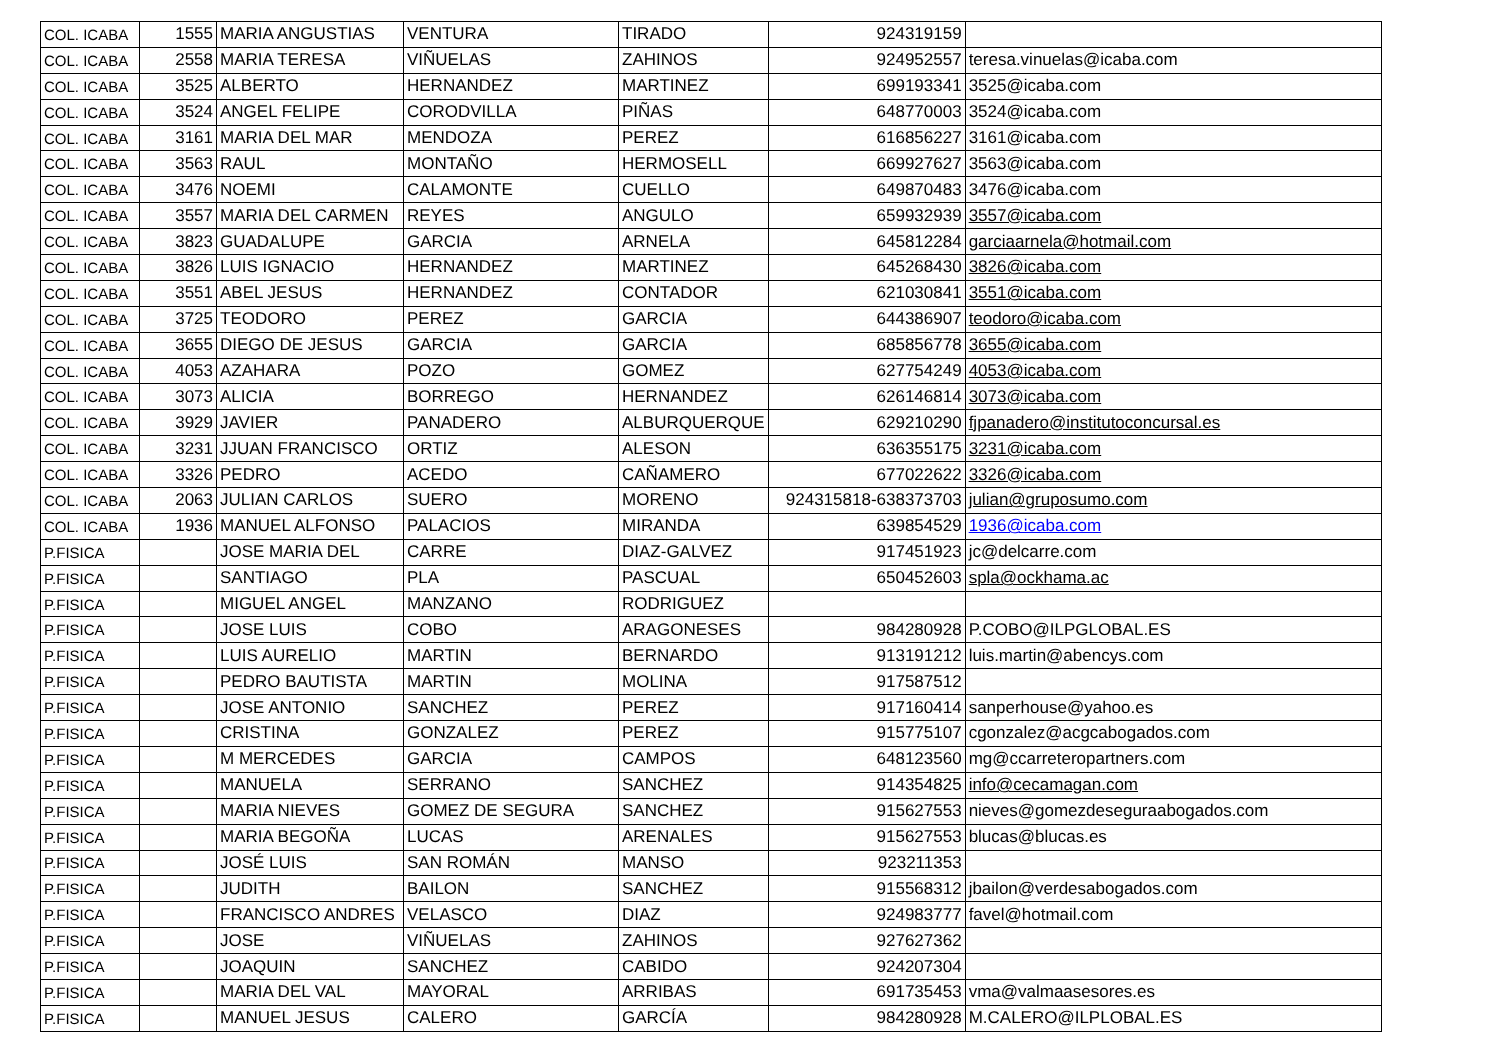| COL. ICABA | 1555 | MARIA ANGUSTIAS | VENTURA | TIRADO | 924319159 | |
| COL. ICABA | 2558 | MARIA TERESA | VIÑUELAS | ZAHINOS | 924952557 | teresa.vinuelas@icaba.com |
| COL. ICABA | 3525 | ALBERTO | HERNANDEZ | MARTINEZ | 699193341 | 3525@icaba.com |
| COL. ICABA | 3524 | ANGEL FELIPE | CORODVILLA | PIÑAS | 648770003 | 3524@icaba.com |
| COL. ICABA | 3161 | MARIA DEL MAR | MENDOZA | PEREZ | 616856227 | 3161@icaba.com |
| COL. ICABA | 3563 | RAUL | MONTAÑO | HERMOSELL | 669927627 | 3563@icaba.com |
| COL. ICABA | 3476 | NOEMI | CALAMONTE | CUELLO | 649870483 | 3476@icaba.com |
| COL. ICABA | 3557 | MARIA DEL CARMEN | REYES | ANGULO | 659932939 | 3557@icaba.com |
| COL. ICABA | 3823 | GUADALUPE | GARCIA | ARNELA | 645812284 | garciaarnela@hotmail.com |
| COL. ICABA | 3826 | LUIS IGNACIO | HERNANDEZ | MARTINEZ | 645268430 | 3826@icaba.com |
| COL. ICABA | 3551 | ABEL JESUS | HERNANDEZ | CONTADOR | 621030841 | 3551@icaba.com |
| COL. ICABA | 3725 | TEODORO | PEREZ | GARCIA | 644386907 | teodoro@icaba.com |
| COL. ICABA | 3655 | DIEGO DE JESUS | GARCIA | GARCIA | 685856778 | 3655@icaba.com |
| COL. ICABA | 4053 | AZAHARA | POZO | GOMEZ | 627754249 | 4053@icaba.com |
| COL. ICABA | 3073 | ALICIA | BORREGO | HERNANDEZ | 626146814 | 3073@icaba.com |
| COL. ICABA | 3929 | JAVIER | PANADERO | ALBURQUERQUE | 629210290 | fjpanadero@institutoconcursal.es |
| COL. ICABA | 3231 | JJUAN FRANCISCO | ORTIZ | ALESON | 636355175 | 3231@icaba.com |
| COL. ICABA | 3326 | PEDRO | ACEDO | CAÑAMERO | 677022622 | 3326@icaba.com |
| COL. ICABA | 2063 | JULIAN CARLOS | SUERO | MORENO | 924315818-638373703 | julian@gruposumo.com |
| COL. ICABA | 1936 | MANUEL ALFONSO | PALACIOS | MIRANDA | 639854529 | 1936@icaba.com |
| P.FISICA | | JOSE MARIA DEL | CARRE | DIAZ-GALVEZ | 917451923 | jc@delcarre.com |
| P.FISICA | | SANTIAGO | PLA | PASCUAL | 650452603 | spla@ockhama.ac |
| P.FISICA | | MIGUEL ANGEL | MANZANO | RODRIGUEZ | | |
| P.FISICA | | JOSE LUIS | COBO | ARAGONESES | 984280928 | P.COBO@ILPGLOBAL.ES |
| P.FISICA | | LUIS AURELIO | MARTIN | BERNARDO | 913191212 | luis.martin@abencys.com |
| P.FISICA | | PEDRO BAUTISTA | MARTIN | MOLINA | 917587512 | |
| P.FISICA | | JOSE ANTONIO | SANCHEZ | PEREZ | 917160414 | sanperhouse@yahoo.es |
| P.FISICA | | CRISTINA | GONZALEZ | PEREZ | 915775107 | cgonzalez@acgcabogados.com |
| P.FISICA | | M MERCEDES | GARCIA | CAMPOS | 648123560 | mg@ccarreteropartners.com |
| P.FISICA | | MANUELA | SERRANO | SANCHEZ | 914354825 | info@cecamagan.com |
| P.FISICA | | MARIA NIEVES | GOMEZ DE SEGURA | SANCHEZ | 915627553 | nieves@gomezdeseguraabogados.com |
| P.FISICA | | MARIA BEGOÑA | LUCAS | ARENALES | 915627553 | blucas@blucas.es |
| P.FISICA | | JOSÉ LUIS | SAN ROMÁN | MANSO | 923211353 | |
| P.FISICA | | JUDITH | BAILON | SANCHEZ | 915568312 | jbailon@verdesabogados.com |
| P.FISICA | | FRANCISCO ANDRES | VELASCO | DIAZ | 924983777 | favel@hotmail.com |
| P.FISICA | | JOSE | VIÑUELAS | ZAHINOS | 927627362 | |
| P.FISICA | | JOAQUIN | SANCHEZ | CABIDO | 924207304 | |
| P.FISICA | | MARIA DEL VAL | MAYORAL | ARRIBAS | 691735453 | vma@valmaasesores.es |
| P.FISICA | | MANUEL JESUS | CALERO | GARCÍA | 984280928 | M.CALERO@ILPLOBAL.ES |